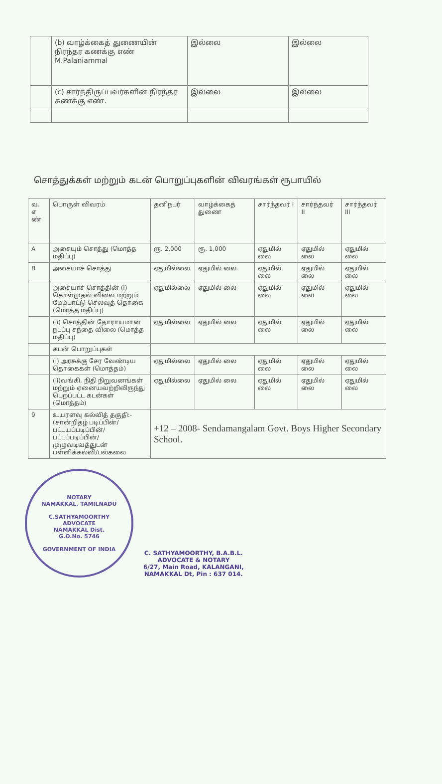| | (b) வாழ்க்கைத் துணையின் நிரந்தர கணக்கு எண் M.Palaniammal | இல்லை | இல்லை |
| | (c) சார்ந்திருப்பவர்களின் நிரந்தர கணக்கு எண். | இல்லை | இல்லை |
சொத்துக்கள் மற்றும் கடன் பொறுப்புகளின் விவரங்கள் ரூபாயில்
| வ. எ ண் | பொருள் விவரம் | தனிநபர் | வாழ்க்கைத் துணை | சார்ந்தவர் I | சார்ந்தவர் II | சார்ந்தவர் III |
| --- | --- | --- | --- | --- | --- | --- |
| A | அசையும் சொத்து (மொத்த மதிப்பு) | ரூ. 2,000 | ரூ. 1,000 | ஏதுமில் லை | ஏதுமில் லை | ஏதுமில் லை |
| B | அசையாச் சொத்து | ஏதுமில்லை | ஏதுமில் லை | ஏதுமில் லை | ஏதுமில் லை | ஏதுமில் லை |
| | அசையாச் சொத்தின் (i) கொள்முதல் விலை மற்றும் மேம்பாட்டு செலவுத் தொகை (மொத்த மதிப்பு) | ஏதுமில்லை | ஏதுமில் லை | ஏதுமில் லை | ஏதுமில் லை | ஏதுமில் லை |
| | (ii) சொத்தின் தோராயமான நடப்பு சந்தை விலை (மொத்த மதிப்பு) | ஏதுமில்லை | ஏதுமில் லை | ஏதுமில் லை | ஏதுமில் லை | ஏதுமில் லை |
| | கடன் பொறுப்புகள் | | | | | |
| | (i) அரசுக்கு சேர வேண்டிய தொகைகள் (மொத்தம்) | ஏதுமில்லை | ஏதுமில் லை | ஏதுமில் லை | ஏதுமில் லை | ஏதுமில் லை |
| | (ii)வங்கி, நிதி நிறுவனங்கள் மற்றும் ஏனையவற்றிலிருந்து பெறப்பட்ட கடன்கள் (மொத்தம்) | ஏதுமில்லை | ஏதுமில் லை | ஏதுமில் லை | ஏதுமில் லை | ஏதுமில் லை |
| 9 | உயரளவு கல்வித் தகுதி:- (சான்றிதழ் படிப்பின்/பட்டயப்படிப்பின்/பட்டப்படிப்பின்/முழுவடிவத்துடன் பள்ளிக்கல்வி/பல்கலை | +12 – 2008- Sendamangalam Govt. Boys Higher Secondary School. | | | | |
NOTARY
NAMAKKAL, TAMILNADU
C.SATHYAMOORTHY
ADVOCATE
NAMAKKAL Dist.
G.O.No. 5746
GOVERNMENT OF INDIA
C. SATHYAMOORTHY, B.A.B.L.
ADVOCATE & NOTARY
6/27, Main Road, KALANGANI,
NAMAKKAL Dt, Pin : 637 014.